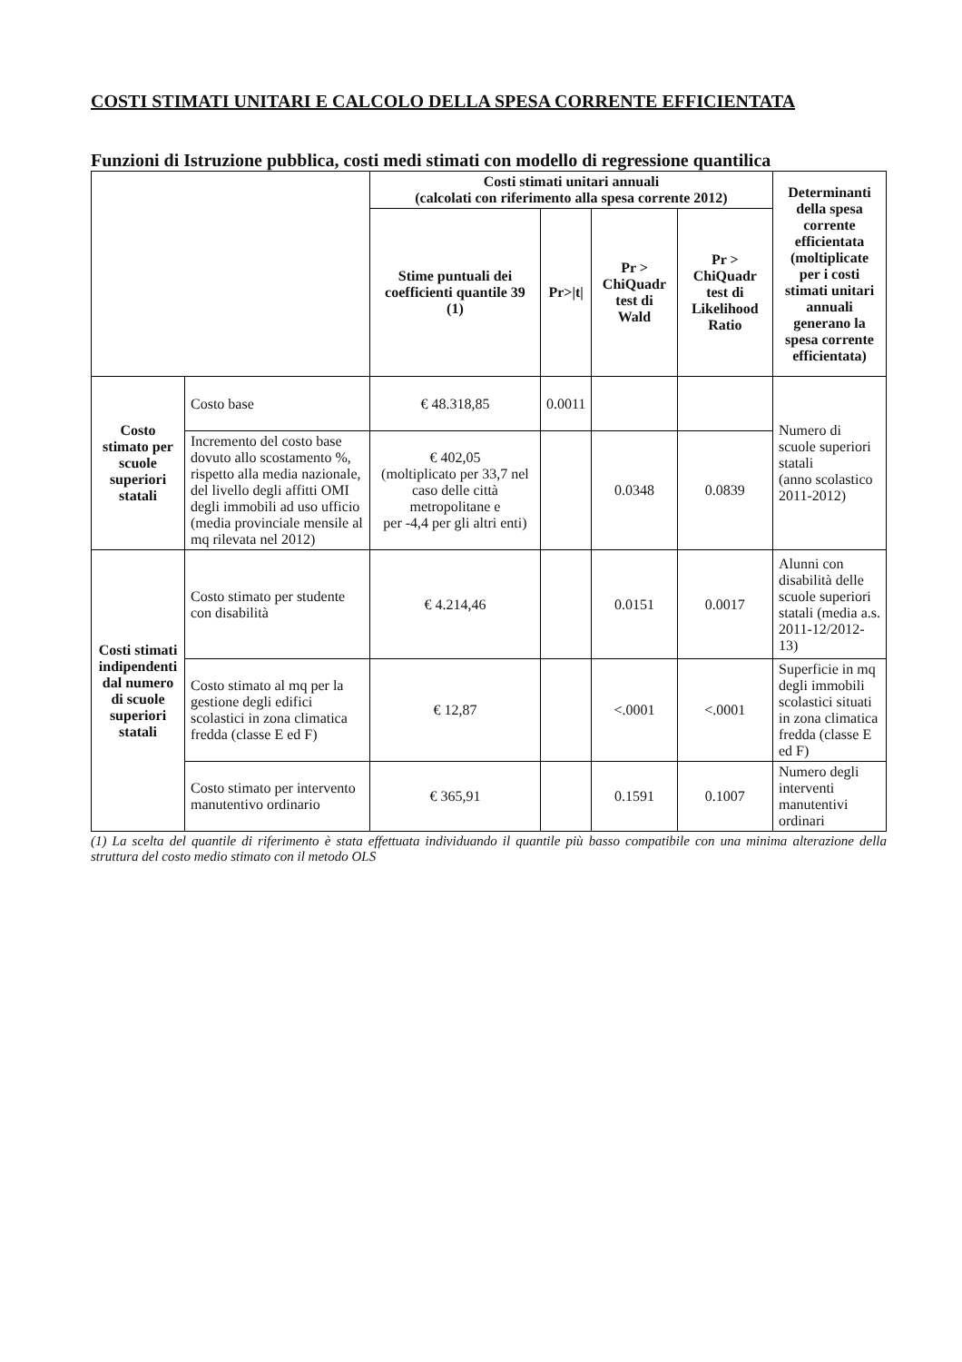COSTI STIMATI UNITARI E CALCOLO DELLA SPESA CORRENTE EFFICIENTATA
Funzioni di Istruzione pubblica, costi medi stimati con modello di regressione quantilica
| | | Costi stimati unitari annuali (calcolati con riferimento alla spesa corrente 2012) | | | | Determinanti della spesa corrente efficientata (moltiplicate per i costi stimati unitari annuali generano la spesa corrente efficientata) |
| --- | --- | --- | --- | --- | --- | --- |
| | | Stime puntuali dei coefficienti quantile 39 (1) | Pr>/t/ | Pr > ChiQuadr test di Wald | Pr > ChiQuadr test di Likelihood Ratio | |
| Costo stimato per scuole superiori statali | Costo base | € 48.318,85 | 0.0011 | | | Numero di scuole superiori statali (anno scolastico 2011-2012) |
| | Incremento del costo base dovuto allo scostamento %, rispetto alla media nazionale, del livello degli affitti OMI degli immobili ad uso ufficio (media provinciale mensile al mq rilevata nel 2012) | € 402,05 (moltiplicato per 33,7 nel caso delle città metropolitane e per -4,4 per gli altri enti) | | 0.0348 | 0.0839 | |
| Costi stimati indipendenti dal numero di scuole superiori statali | Costo stimato per studente con disabilità | € 4.214,46 | | 0.0151 | 0.0017 | Alunni con disabilità delle scuole superiori statali (media a.s. 2011-12/2012-13) |
| | Costo stimato al mq per la gestione degli edifici scolastici in zona climatica fredda (classe E ed F) | € 12,87 | | <.0001 | <.0001 | Superficie in mq degli immobili scolastici situati in zona climatica fredda (classe E ed F) |
| | Costo stimato per intervento manutentivo ordinario | € 365,91 | | 0.1591 | 0.1007 | Numero degli interventi manutentivi ordinari |
(1) La scelta del quantile di riferimento è stata effettuata individuando il quantile più basso compatibile con una minima alterazione della struttura del costo medio stimato con il metodo OLS